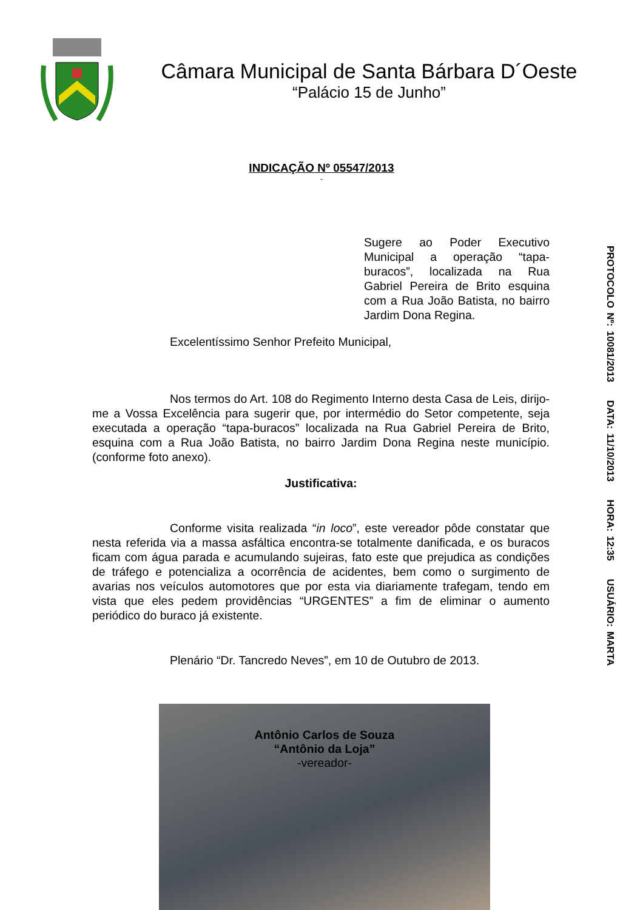Câmara Municipal de Santa Bárbara D´Oeste
“Palácio 15 de Junho”
INDICAÇÃO Nº 05547/2013
-
Sugere ao Poder Executivo Municipal a operação “tapa-buracos”, localizada na Rua Gabriel Pereira de Brito esquina com a Rua João Batista, no bairro Jardim Dona Regina.
Excelentíssimo Senhor Prefeito Municipal,
Nos termos do Art. 108 do Regimento Interno desta Casa de Leis, dirijo-me a Vossa Excelência para sugerir que, por intermédio do Setor competente, seja executada a operação “tapa-buracos” localizada na Rua Gabriel Pereira de Brito, esquina com a Rua João Batista, no bairro Jardim Dona Regina neste município. (conforme foto anexo).
Justificativa:
Conforme visita realizada “in loco”, este vereador pôde constatar que nesta referida via a massa asfáltica encontra-se totalmente danificada, e os buracos ficam com água parada e acumulando sujeiras, fato este que prejudica as condições de tráfego e potencializa a ocorrência de acidentes, bem como o surgimento de avarias nos veículos automotores que por esta via diariamente trafegam, tendo em vista que eles pedem providências “URGENTES” a fim de eliminar o aumento periódico do buraco já existente.
Plenário “Dr. Tancredo Neves”, em 10 de Outubro de 2013.
Antônio Carlos de Souza
“Antônio da Loja”
-vereador-
PROTOCOLO Nº: 10081/2013 DATA: 11/10/2013 HORA: 12:35 USUÁRIO: MARTA